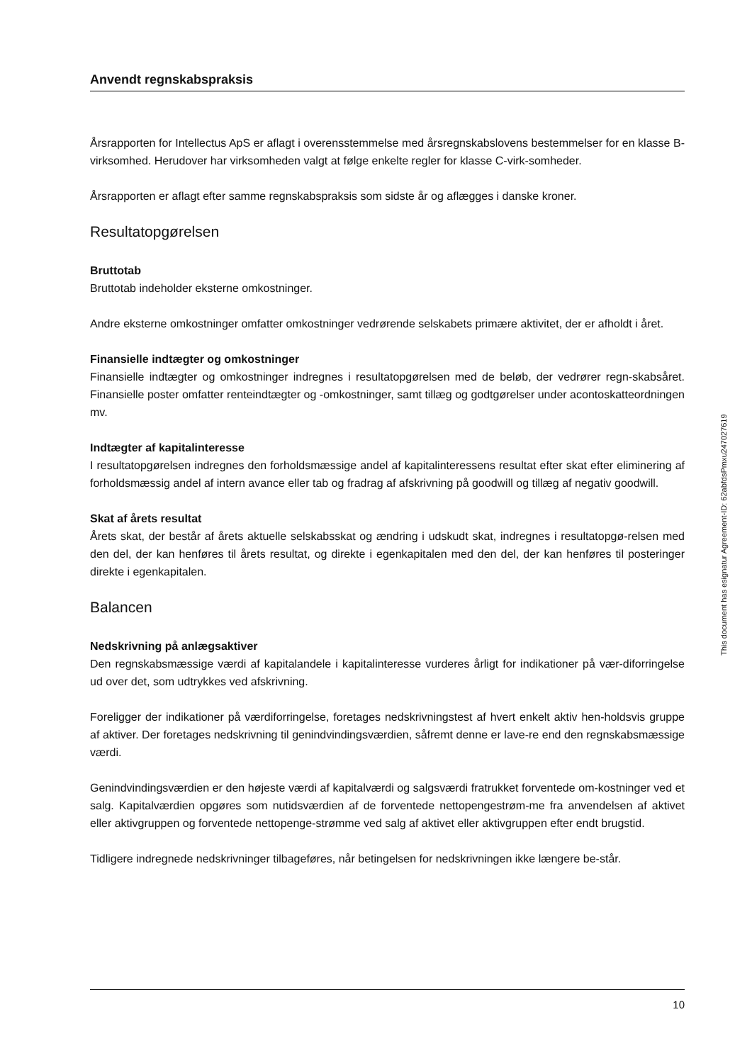Anvendt regnskabspraksis
Årsrapporten for Intellectus ApS er aflagt i overensstemmelse med årsregnskabslovens bestemmelser for en klasse B-virksomhed. Herudover har virksomheden valgt at følge enkelte regler for klasse C-virk-somheder.
Årsrapporten er aflagt efter samme regnskabspraksis som sidste år og aflægges i danske kroner.
Resultatopgørelsen
Bruttotab
Bruttotab indeholder eksterne omkostninger.
Andre eksterne omkostninger omfatter omkostninger vedrørende selskabets primære aktivitet, der er afholdt i året.
Finansielle indtægter og omkostninger
Finansielle indtægter og omkostninger indregnes i resultatopgørelsen med de beløb, der vedrører regn-skabsåret. Finansielle poster omfatter renteindtægter og -omkostninger, samt tillæg og godtgørelser under acontoskatteordningen mv.
Indtægter af kapitalinteresse
I resultatopgørelsen indregnes den forholdsmæssige andel af kapitalinteressens resultat efter skat efter eliminering af forholdsmæssig andel af intern avance eller tab og fradrag af afskrivning på goodwill og tillæg af negativ goodwill.
Skat af årets resultat
Årets skat, der består af årets aktuelle selskabsskat og ændring i udskudt skat, indregnes i resultatopgø-relsen med den del, der kan henføres til årets resultat, og direkte i egenkapitalen med den del, der kan henføres til posteringer direkte i egenkapitalen.
Balancen
Nedskrivning på anlægsaktiver
Den regnskabsmæssige værdi af kapitalandele i kapitalinteresse vurderes årligt for indikationer på vær-diforringelse ud over det, som udtrykkes ved afskrivning.
Foreligger der indikationer på værdiforringelse, foretages nedskrivningstest af hvert enkelt aktiv hen-holdsvis gruppe af aktiver. Der foretages nedskrivning til genindvindingsværdien, såfremt denne er lave-re end den regnskabsmæssige værdi.
Genindvindingsværdien er den højeste værdi af kapitalværdi og salgsværdi fratrukket forventede om-kostninger ved et salg. Kapitalværdien opgøres som nutidsværdien af de forventede nettopengestrøm-me fra anvendelsen af aktivet eller aktivgruppen og forventede nettopenge-strømme ved salg af aktivet eller aktivgruppen efter endt brugstid.
Tidligere indregnede nedskrivninger tilbageføres, når betingelsen for nedskrivningen ikke længere be-står.
This document has esignatur Agreement-ID: 62abfdsPmxu247027619
10